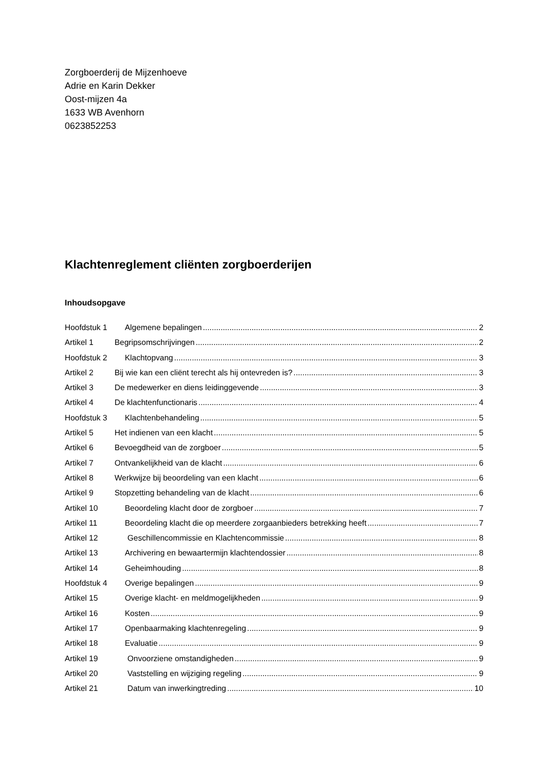Zorgboerderij de Mijzenhoeve
Adrie en Karin Dekker
Oost-mijzen 4a
1633 WB Avenhorn
0623852253
Klachtenreglement cliënten zorgboerderijen
Inhoudsopgave
Hoofdstuk 1 Algemene bepalingen 2
Artikel 1 Begripsomschrijvingen 2
Hoofdstuk 2 Klachtopvang 3
Artikel 2 Bij wie kan een cliënt terecht als hij ontevreden is? 3
Artikel 3 De medewerker en diens leidinggevende 3
Artikel 4 De klachtenfunctionaris 4
Hoofdstuk 3 Klachtenbehandeling 5
Artikel 5 Het indienen van een klacht 5
Artikel 6 Bevoegdheid van de zorgboer 5
Artikel 7 Ontvankelijkheid van de klacht 6
Artikel 8 Werkwijze bij beoordeling van een klacht 6
Artikel 9 Stopzetting behandeling van de klacht 6
Artikel 10 Beoordeling klacht door de zorgboer 7
Artikel 11 Beoordeling klacht die op meerdere zorgaanbieders betrekking heeft 7
Artikel 12 Geschillencommissie en Klachtencommissie 8
Artikel 13 Archivering en bewaartermijn klachtendossier 8
Artikel 14 Geheimhouding 8
Hoofdstuk 4 Overige bepalingen 9
Artikel 15 Overige klacht- en meldmogelijkheden 9
Artikel 16 Kosten 9
Artikel 17 Openbaarmaking klachtenregeling 9
Artikel 18 Evaluatie 9
Artikel 19 Onvoorziene omstandigheden 9
Artikel 20 Vaststelling en wijziging regeling 9
Artikel 21 Datum van inwerkingtreding 10